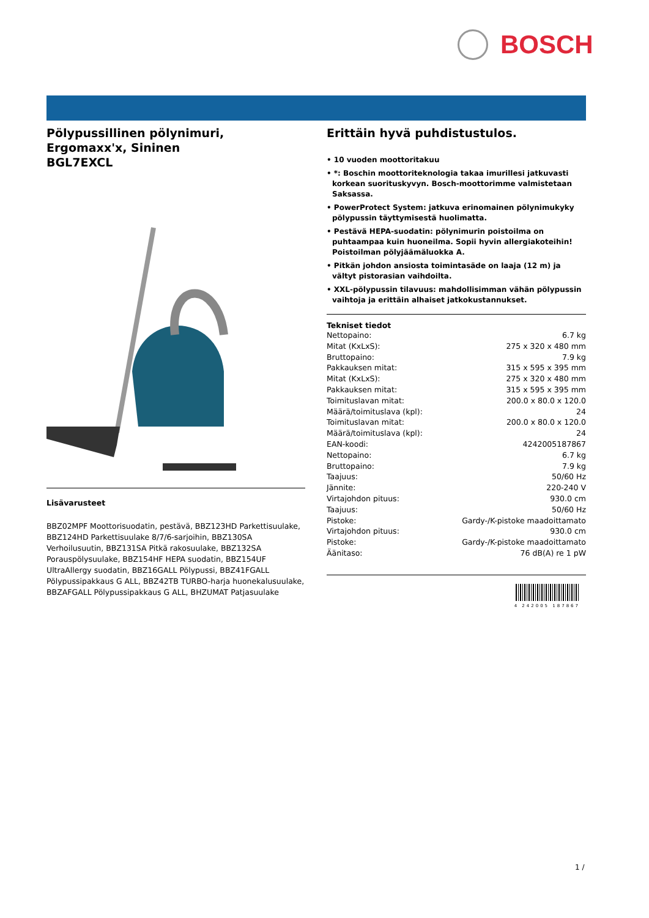BOSCH
Pölypussillinen pölynimuri, Ergomaxx'x, Sininen
BGL7EXCL
Lisävarusteet
BBZ02MPF Moottorisuodatin, pestävä, BBZ123HD Parkettisuulake, BBZ124HD Parkettisuulake 8/7/6-sarjoihin, BBZ130SA Verhoilusuutin, BBZ131SA Pitkä rakosuulake, BBZ132SA Porauspölysuulake, BBZ154HF HEPA suodatin, BBZ154UF UltraAllergy suodatin, BBZ16GALL Pölypussi, BBZ41FGALL Pölypussipakkaus G ALL, BBZ42TB TURBO-harja huonekalusuulake, BBZAFGALL Pölypussipakkaus G ALL, BHZUMAT Patjasuulake
Erittäin hyvä puhdistustulos.
• 10 vuoden moottoritakuu
• *: Boschin moottoriteknologia takaa imurillesi jatkuvasti korkean suorituskyvyn. Bosch-moottorimme valmistetaan Saksassa.
• PowerProtect System: jatkuva erinomainen pölynimukyky pölypussin täyttymisestä huolimatta.
• Pestävä HEPA-suodatin: pölynimurin poistoilma on puhtaampaa kuin huoneilma. Sopii hyvin allergiakoteihin! Poistoilman pölyjäämäluokka A.
• Pitkän johdon ansiosta toimintasäde on laaja (12 m) ja vältyt pistorasian vaihdoilta.
• XXL-pölypussin tilavuus: mahdollisimman vähän pölypussin vaihtoja ja erittäin alhaiset jatkokustannukset.
Tekniset tiedot
| Nettopaino: | 6.7 kg |
| Mitat (KxLxS): | 275 x 320 x 480 mm |
| Bruttopaino: | 7.9 kg |
| Pakkauksen mitat: | 315 x 595 x 395 mm |
| Mitat (KxLxS): | 275 x 320 x 480 mm |
| Pakkauksen mitat: | 315 x 595 x 395 mm |
| Toimituslavan mitat: | 200.0 x 80.0 x 120.0 |
| Määrä/toimituslava (kpl): | 24 |
| Toimituslavan mitat: | 200.0 x 80.0 x 120.0 |
| Määrä/toimituslava (kpl): | 24 |
| EAN-koodi: | 4242005187867 |
| Nettopaino: | 6.7 kg |
| Bruttopaino: | 7.9 kg |
| Taajuus: | 50/60 Hz |
| Jännite: | 220-240 V |
| Virtajohdon pituus: | 930.0 cm |
| Taajuus: | 50/60 Hz |
| Pistoke: | Gardy-/K-pistoke maadoittamato |
| Virtajohdon pituus: | 930.0 cm |
| Pistoke: | Gardy-/K-pistoke maadoittamato |
| Äänitaso: | 76 dB(A) re 1 pW |
4 242005 187867
1 /